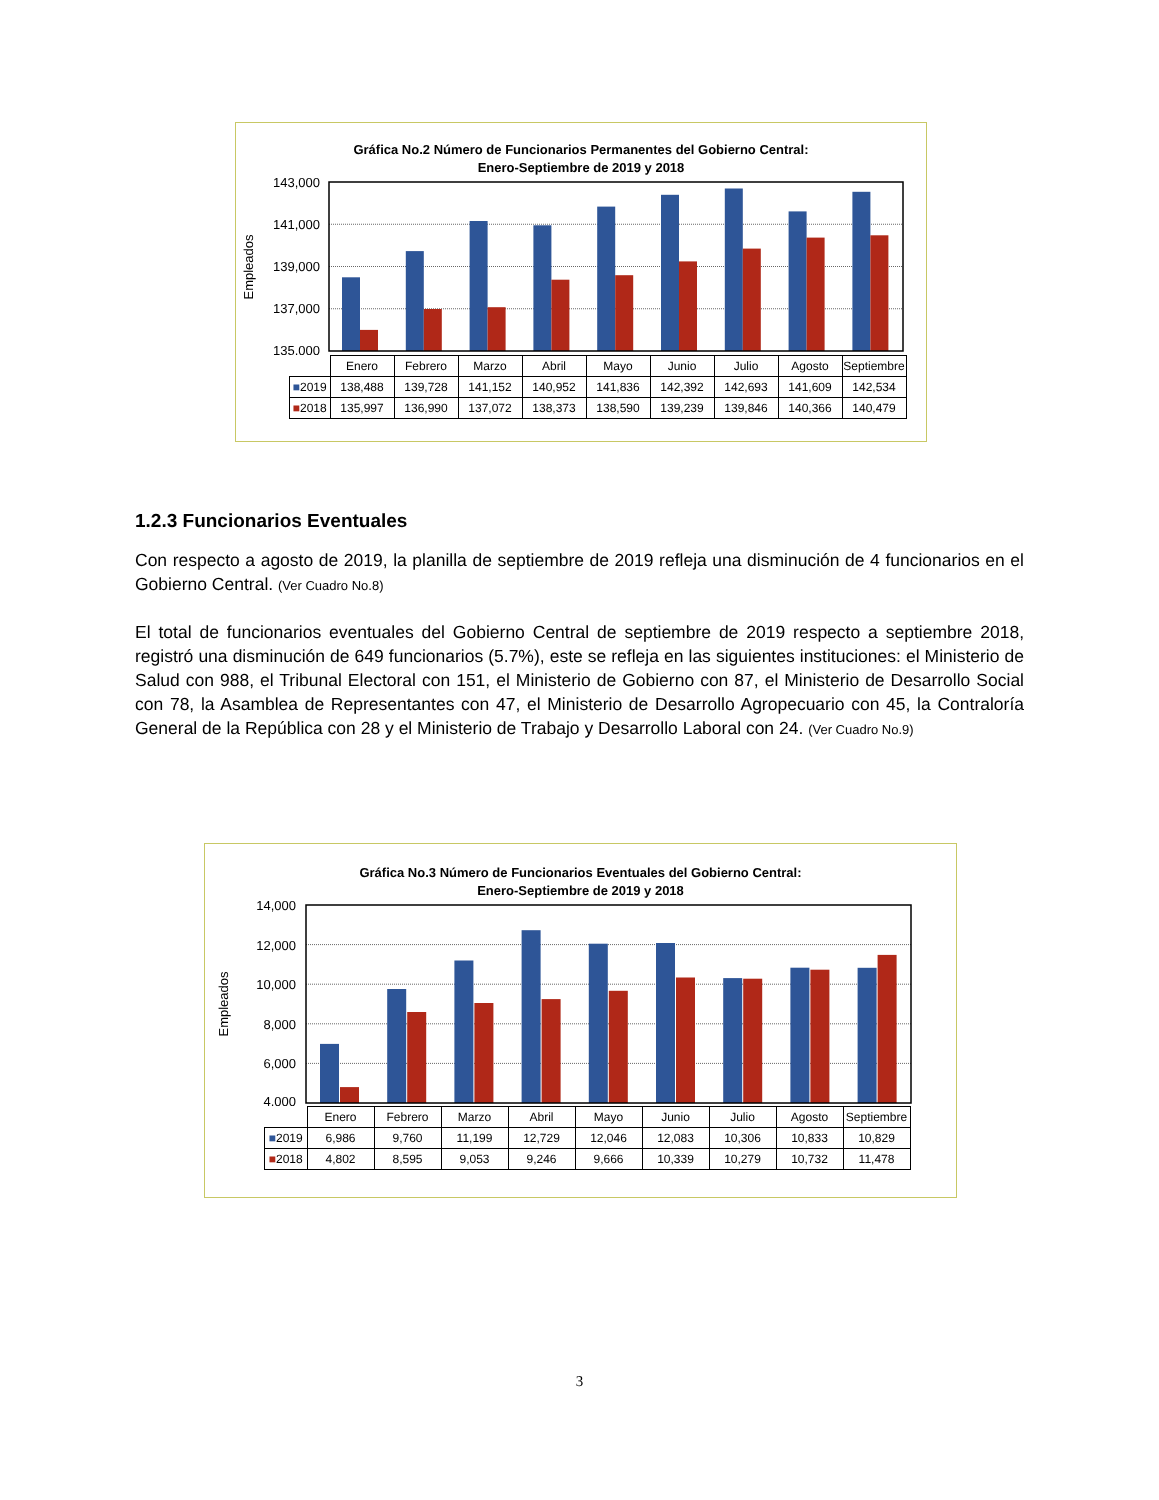Gráfica No.2 Número de Funcionarios Permanentes del Gobierno Central:
Enero-Septiembre de 2019 y 2018
Empleados
143,000
141,000
139,000
137,000
135,000
| | Enero | Febrero | Marzo | Abril | Mayo | Junio | Julio | Agosto | Septiembre |
| ■ 2019 | 138,488 | 139,728 | 141,152 | 140,952 | 141,836 | 142,392 | 142,693 | 141,609 | 142,534 |
| ■ 2018 | 135,997 | 136,990 | 137,072 | 138,373 | 138,590 | 139,239 | 139,846 | 140,366 | 140,479 |
1.2.3 Funcionarios Eventuales
Con respecto a agosto de 2019, la planilla de septiembre de 2019 refleja una disminución de 4 funcionarios en el Gobierno Central. (Ver Cuadro No.8)
El total de funcionarios eventuales del Gobierno Central de septiembre de 2019 respecto a septiembre 2018, registró una disminución de 649 funcionarios (5.7%), este se refleja en las siguientes instituciones: el Ministerio de Salud con 988, el Tribunal Electoral con 151, el Ministerio de Gobierno con 87, el Ministerio de Desarrollo Social con 78, la Asamblea de Representantes con 47, el Ministerio de Desarrollo Agropecuario con 45, la Contraloría General de la República con 28 y el Ministerio de Trabajo y Desarrollo Laboral con 24. (Ver Cuadro No.9)
Gráfica No.3 Número de Funcionarios Eventuales del Gobierno Central:
Enero-Septiembre de 2019 y 2018
Empleados
14,000
12,000
10,000
8,000
6,000
4,000
| | Enero | Febrero | Marzo | Abril | Mayo | Junio | Julio | Agosto | Septiembre |
| ■ 2019 | 6,986 | 9,760 | 11,199 | 12,729 | 12,046 | 12,083 | 10,306 | 10,833 | 10,829 |
| ■ 2018 | 4,802 | 8,595 | 9,053 | 9,246 | 9,666 | 10,339 | 10,279 | 10,732 | 11,478 |
3